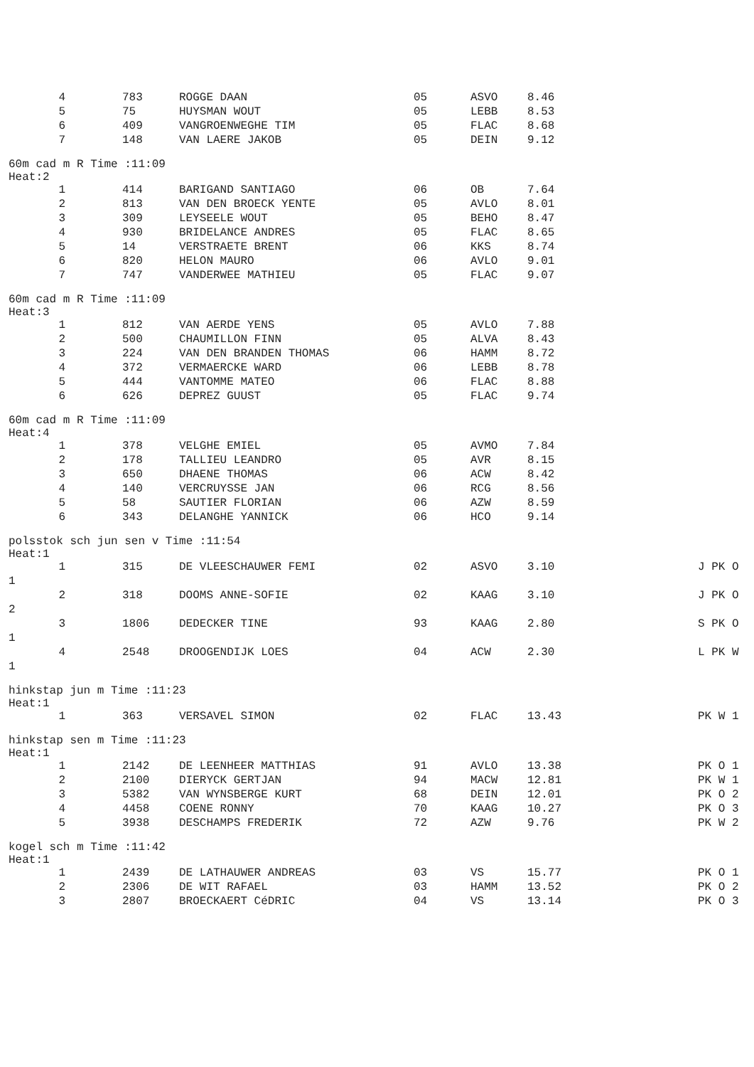| 4 | 783 | ROGGE DAAN | 05 | ASVO | 8.46 | |
| 5 | 75 | HUYSMAN WOUT | 05 | LEBB | 8.53 | |
| 6 | 409 | VANGROENWEGHE TIM | 05 | FLAC | 8.68 | |
| 7 | 148 | VAN LAERE JAKOB | 05 | DEIN | 9.12 | |
| 60m cad m R Time :11:09 Heat:2 | | | | | | |
| 1 | 414 | BARIGAND SANTIAGO | 06 | OB | 7.64 | |
| 2 | 813 | VAN DEN BROECK YENTE | 05 | AVLO | 8.01 | |
| 3 | 309 | LEYSEELE WOUT | 05 | BEHO | 8.47 | |
| 4 | 930 | BRIDELANCE ANDRES | 05 | FLAC | 8.65 | |
| 5 | 14 | VERSTRAETE BRENT | 06 | KKS | 8.74 | |
| 6 | 820 | HELON MAURO | 06 | AVLO | 9.01 | |
| 7 | 747 | VANDERWEE MATHIEU | 05 | FLAC | 9.07 | |
| 60m cad m R Time :11:09 Heat:3 | | | | | | |
| 1 | 812 | VAN AERDE YENS | 05 | AVLO | 7.88 | |
| 2 | 500 | CHAUMILLON FINN | 05 | ALVA | 8.43 | |
| 3 | 224 | VAN DEN BRANDEN THOMAS | 06 | HAMM | 8.72 | |
| 4 | 372 | VERMAERCKE WARD | 06 | LEBB | 8.78 | |
| 5 | 444 | VANTOMME MATEO | 06 | FLAC | 8.88 | |
| 6 | 626 | DEPREZ GUUST | 05 | FLAC | 9.74 | |
| 60m cad m R Time :11:09 Heat:4 | | | | | | |
| 1 | 378 | VELGHE EMIEL | 05 | AVMO | 7.84 | |
| 2 | 178 | TALLIEU LEANDRO | 05 | AVR | 8.15 | |
| 3 | 650 | DHAENE THOMAS | 06 | ACW | 8.42 | |
| 4 | 140 | VERCRUYSSE JAN | 06 | RCG | 8.56 | |
| 5 | 58 | SAUTIER FLORIAN | 06 | AZW | 8.59 | |
| 6 | 343 | DELANGHE YANNICK | 06 | HCO | 9.14 | |
| polsstok sch jun sen v Time :11:54 Heat:1 | | | | | | |
| 1 | 315 | DE VLEESCHAUWER FEMI | 02 | ASVO | 3.10 | J PK O |
| 1 | | | | | | |
| 2 | 318 | DOOMS ANNE-SOFIE | 02 | KAAG | 3.10 | J PK O |
| 2 | | | | | | |
| 3 | 1806 | DEDECKER TINE | 93 | KAAG | 2.80 | S PK O |
| 1 | | | | | | |
| 4 | 2548 | DROOGENDIJK LOES | 04 | ACW | 2.30 | L PK W |
| 1 | | | | | | |
| hinkstap jun m Time :11:23 Heat:1 | | | | | | |
| 1 | 363 | VERSAVEL SIMON | 02 | FLAC | 13.43 | PK W 1 |
| hinkstap sen m Time :11:23 Heat:1 | | | | | | |
| 1 | 2142 | DE LEENHEER MATTHIAS | 91 | AVLO | 13.38 | PK O 1 |
| 2 | 2100 | DIERYCK GERTJAN | 94 | MACW | 12.81 | PK W 1 |
| 3 | 5382 | VAN WYNSBERGE KURT | 68 | DEIN | 12.01 | PK O 2 |
| 4 | 4458 | COENE RONNY | 70 | KAAG | 10.27 | PK O 3 |
| 5 | 3938 | DESCHAMPS FREDERIK | 72 | AZW | 9.76 | PK W 2 |
| kogel sch m Time :11:42 Heat:1 | | | | | | |
| 1 | 2439 | DE LATHAUWER ANDREAS | 03 | VS | 15.77 | PK O 1 |
| 2 | 2306 | DE WIT RAFAEL | 03 | HAMM | 13.52 | PK O 2 |
| 3 | 2807 | BROECKAERT CéDRIC | 04 | VS | 13.14 | PK O 3 |